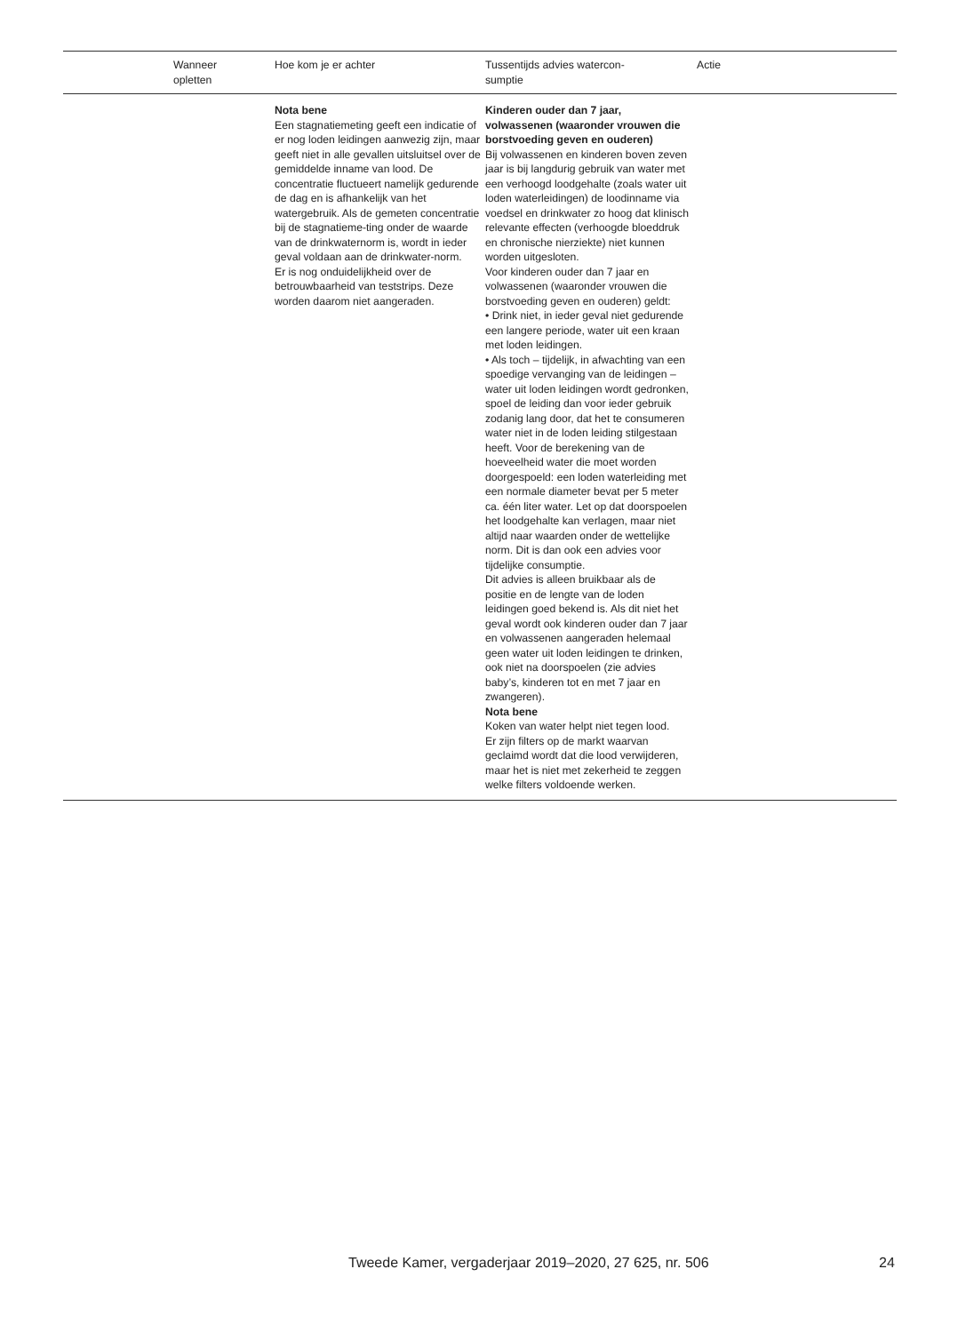| | Wanneer opletten | Hoe kom je er achter | Tussentijds advies watercon- sumptie | Actie |
| --- | --- | --- | --- | --- |
| | | Nota bene Een stagnatiemeting geeft een indicatie of er nog loden leidingen aanwezig zijn, maar geeft niet in alle gevallen uitsluitsel over de gemiddelde inname van lood. De concentratie fluctueert namelijk gedurende de dag en is afhankelijk van het watergebruik. Als de gemeten concentratie bij de stagnatieme-ting onder de waarde van de drinkwaternorm is, wordt in ieder geval voldaan aan de drinkwater-norm. Er is nog onduidelijkheid over de betrouwbaarheid van teststrips. Deze worden daarom niet aangeraden. | Kinderen ouder dan 7 jaar, volwassenen (waaronder vrouwen die borstvoeding geven en ouderen) Bij volwassenen en kinderen boven zeven jaar is bij langdurig gebruik van water met een verhoogd loodgehalte (zoals water uit loden waterleidingen) de loodinname via voedsel en drinkwater zo hoog dat klinisch relevante effecten (verhoogde bloeddruk en chronische nierziekte) niet kunnen worden uitgesloten. Voor kinderen ouder dan 7 jaar en volwassenen (waaronder vrouwen die borstvoeding geven en ouderen) geldt: • Drink niet, in ieder geval niet gedurende een langere periode, water uit een kraan met loden leidingen. • Als toch – tijdelijk, in afwachting van een spoedige vervanging van de leidingen – water uit loden leidingen wordt gedronken, spoel de leiding dan voor ieder gebruik zodanig lang door, dat het te consumeren water niet in de loden leiding stilgestaan heeft. Voor de berekening van de hoeveelheid water die moet worden doorgespoeld: een loden waterleiding met een normale diameter bevat per 5 meter ca. één liter water. Let op dat doorspoelen het loodgehalte kan verlagen, maar niet altijd naar waarden onder de wettelijke norm. Dit is dan ook een advies voor tijdelijke consumptie. Dit advies is alleen bruikbaar als de positie en de lengte van de loden leidingen goed bekend is. Als dit niet het geval wordt ook kinderen ouder dan 7 jaar en volwassenen aangeraden helemaal geen water uit loden leidingen te drinken, ook niet na doorspoelen (zie advies baby’s, kinderen tot en met 7 jaar en zwangeren). Nota bene Koken van water helpt niet tegen lood. Er zijn filters op de markt waarvan geclaimd wordt dat die lood verwijderen, maar het is niet met zekerheid te zeggen welke filters voldoende werken. | |
Tweede Kamer, vergaderjaar 2019–2020, 27 625, nr. 506
24